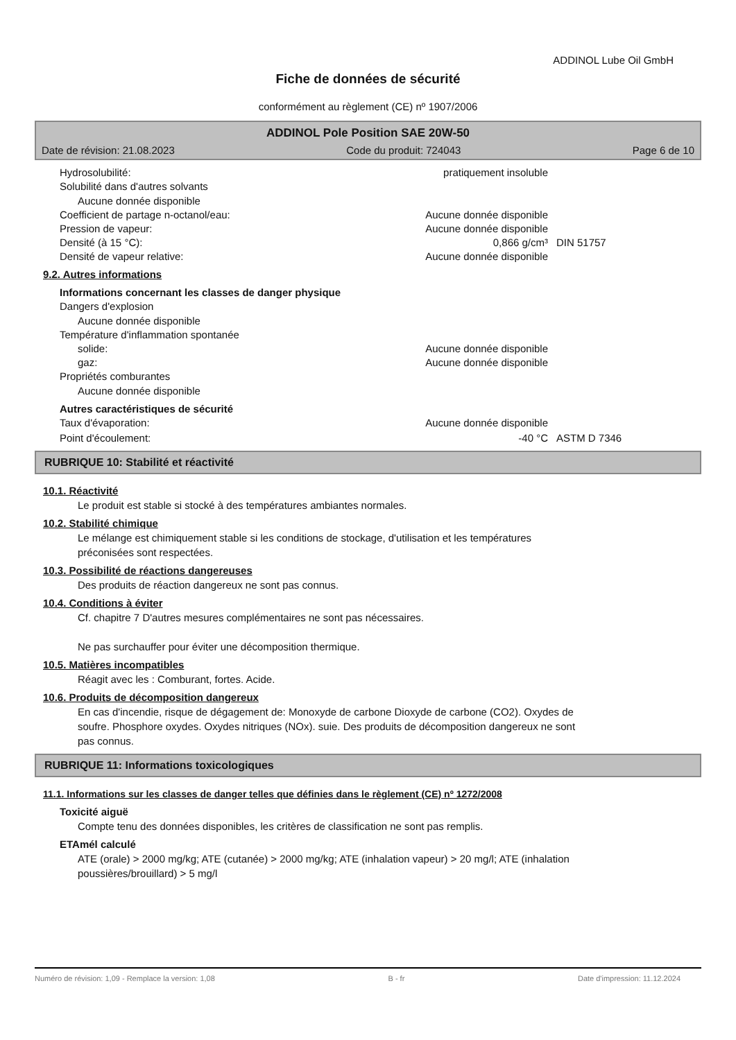ADDINOL Lube Oil GmbH
Fiche de données de sécurité
conformément au règlement (CE) nº 1907/2006
ADDINOL Pole Position SAE 20W-50
Date de révision: 21.08.2023 Code du produit: 724043 Page 6 de 10
Hydrosolubilité: pratiquement insoluble
Solubilité dans d'autres solvants
Aucune donnée disponible
Coefficient de partage n-octanol/eau: Aucune donnée disponible
Pression de vapeur: Aucune donnée disponible
Densité (à 15 °C): 0,866 g/cm³ DIN 51757
Densité de vapeur relative: Aucune donnée disponible
9.2. Autres informations
Informations concernant les classes de danger physique
Dangers d'explosion
Aucune donnée disponible
Température d'inflammation spontanée
solide: Aucune donnée disponible
gaz: Aucune donnée disponible
Propriétés comburantes
Aucune donnée disponible
Autres caractéristiques de sécurité
Taux d'évaporation: Aucune donnée disponible
Point d'écoulement: -40 °C ASTM D 7346
RUBRIQUE 10: Stabilité et réactivité
10.1. Réactivité
Le produit est stable si stocké à des températures ambiantes normales.
10.2. Stabilité chimique
Le mélange est chimiquement stable si les conditions de stockage, d'utilisation et les températures
préconisées sont respectées.
10.3. Possibilité de réactions dangereuses
Des produits de réaction dangereux ne sont pas connus.
10.4. Conditions à éviter
Cf. chapitre 7 D'autres mesures complémentaires ne sont pas nécessaires.
Ne pas surchauffer pour éviter une décomposition thermique.
10.5. Matières incompatibles
Réagit avec les : Comburant, fortes. Acide.
10.6. Produits de décomposition dangereux
En cas d'incendie, risque de dégagement de: Monoxyde de carbone Dioxyde de carbone (CO2). Oxydes de
soufre. Phosphore oxydes. Oxydes nitriques (NOx). suie. Des produits de décomposition dangereux ne sont
pas connus.
RUBRIQUE 11: Informations toxicologiques
11.1. Informations sur les classes de danger telles que définies dans le règlement (CE) nº 1272/2008
Toxicité aiguë
Compte tenu des données disponibles, les critères de classification ne sont pas remplis.
ETAmél calculé
ATE (orale) > 2000 mg/kg; ATE (cutanée) > 2000 mg/kg; ATE (inhalation vapeur) > 20 mg/l; ATE (inhalation
poussières/brouillard) > 5 mg/l
Numéro de révision: 1,09 - Remplace la version: 1,08 B - fr Date d'impression: 11.12.2024